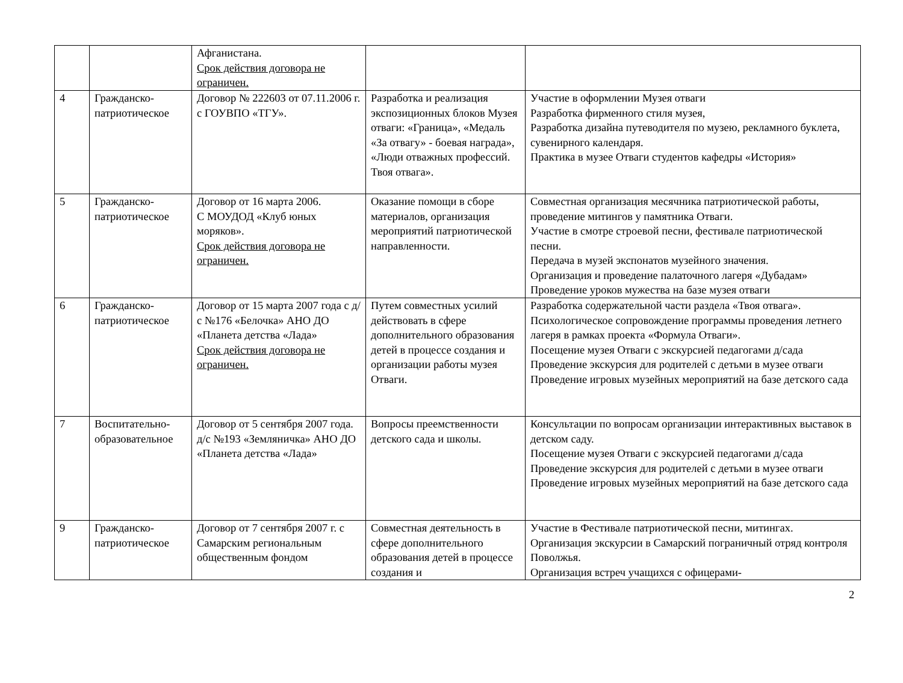| | | Афганистана. Срок действия договора не ограничен. | | |
| 4 | Гражданско-патриотическое | Договор № 222603 от 07.11.2006 г. с ГОУВПО «ТГУ». | Разработка и реализация экспозиционных блоков Музея отваги: «Граница», «Медаль «За отвагу» - боевая награда», «Люди отважных профессий. Твоя отвага». | Участие в оформлении Музея отваги Разработка фирменного стиля музея, Разработка дизайна путеводителя по музею, рекламного буклета, сувенирного календаря. Практика в музее Отваги студентов кафедры «История» |
| 5 | Гражданско-патриотическое | Договор от 16 марта 2006. С МОУДОД «Клуб юных моряков». Срок действия договора не ограничен. | Оказание помощи в сборе материалов, организация мероприятий патриотической направленности. | Совместная организация месячника патриотической работы, проведение митингов у памятника Отваги. Участие в смотре строевой песни, фестивале патриотической песни. Передача в музей экспонатов музейного значения. Организация и проведение палаточного лагеря «Дубадам» Проведение уроков мужества на базе музея отваги |
| 6 | Гражданско-патриотическое | Договор от 15 марта 2007 года с д/с №176 «Белочка» АНО ДО «Планета детства «Лада» Срок действия договора не ограничен. | Путем совместных усилий действовать в сфере дополнительного образования детей в процессе создания и организации работы музея Отваги. | Разработка содержательной части раздела «Твоя отвага». Психологическое сопровождение программы проведения летнего лагеря в рамках проекта «Формула Отваги». Посещение музея Отваги с экскурсией педагогами д/сада Проведение экскурсия для родителей с детьми в музее отваги Проведение игровых музейных мероприятий на базе детского сада |
| 7 | Воспитательно-образовательное | Договор от 5 сентября 2007 года. д/с №193 «Земляничка» АНО ДО «Планета детства «Лада» | Вопросы преемственности детского сада и школы. | Консультации по вопросам организации интерактивных выставок в детском саду. Посещение музея Отваги с экскурсией педагогами д/сада Проведение экскурсия для родителей с детьми в музее отваги Проведение игровых музейных мероприятий на базе детского сада |
| 9 | Гражданско-патриотическое | Договор от 7 сентября 2007 г. с Самарским региональным общественным фондом | Совместная деятельность в сфере дополнительного образования детей в процессе создания и | Участие в Фестивале патриотической песни, митингах. Организация экскурсии в Самарский пограничный отряд контроля Поволжья. Организация встреч учащихся с офицерами- |
2